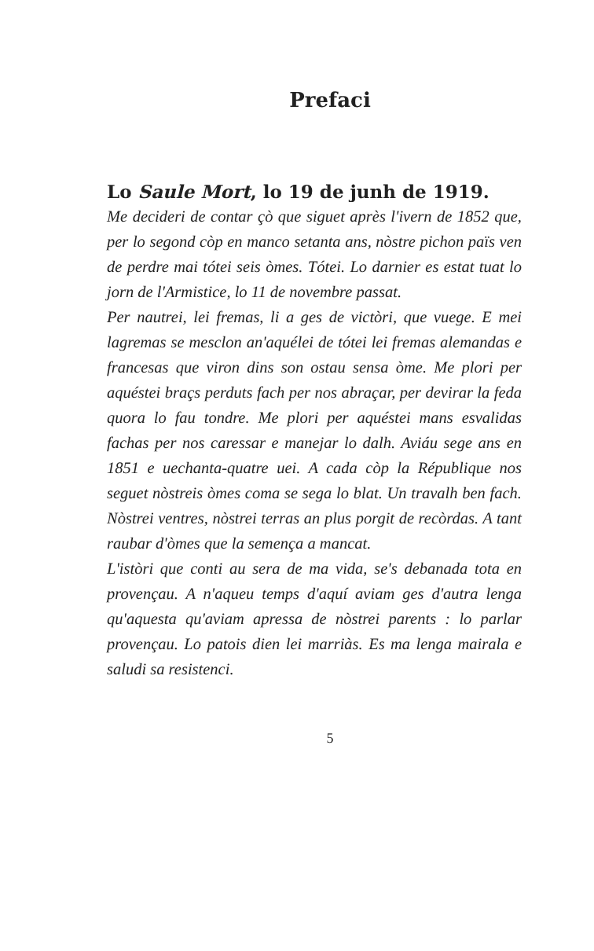Prefaci
Lo Saule Mort, lo 19 de junh de 1919.
Me decideri de contar çò que siguet après l'ivern de 1852 que, per lo segond còp en manco setanta ans, nòstre pichon païs ven de perdre mai tótei seis òmes. Tótei. Lo darnier es estat tuat lo jorn de l'Armistice, lo 11 de novembre passat.
Per nautrei, lei fremas, li a ges de victòri, que vuege. E mei lagremas se mesclon an'aquélei de tótei lei fremas alemandas e francesas que viron dins son ostau sensa òme. Me plori per aquéstei braçs perduts fach per nos abraçar, per devirar la feda quora lo fau tondre. Me plori per aquéstei mans esvalidas fachas per nos caressar e manejar lo dalh. Aviáu sege ans en 1851 e uechanta-quatre uei. A cada còp la République nos seguet nòstreis òmes coma se sega lo blat. Un travalh ben fach. Nòstrei ventres, nòstrei terras an plus porgit de recòrdas. A tant raubar d'òmes que la semença a mancat.
L'istòri que conti au sera de ma vida, se's debanada tota en provençau. A n'aqueu temps d'aquí aviam ges d'autra lenga qu'aquesta qu'aviam apressa de nòstrei parents : lo parlar provençau. Lo patois dien lei marriàs. Es ma lenga mairala e saludi sa resistenci.
5